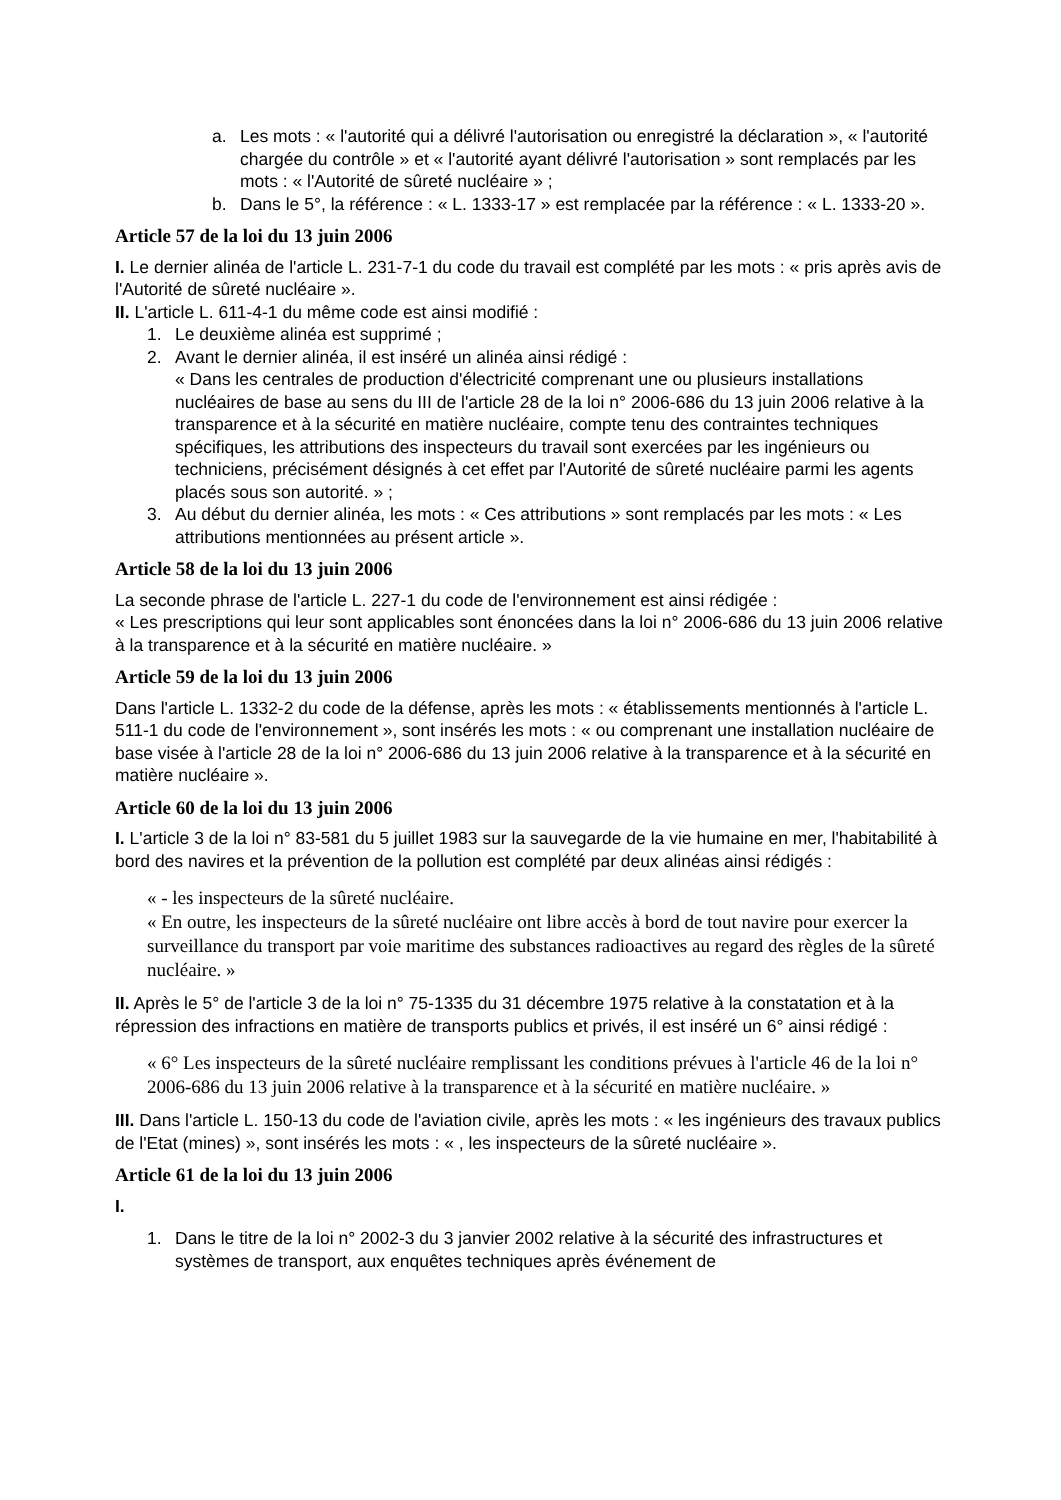a. Les mots : « l'autorité qui a délivré l'autorisation ou enregistré la déclaration », « l'autorité chargée du contrôle » et « l'autorité ayant délivré l'autorisation » sont remplacés par les mots : « l'Autorité de sûreté nucléaire » ;
b. Dans le 5°, la référence : « L. 1333-17 » est remplacée par la référence : « L. 1333-20 ».
Article 57 de la loi du 13 juin 2006
I. Le dernier alinéa de l'article L. 231-7-1 du code du travail est complété par les mots : « pris après avis de l'Autorité de sûreté nucléaire ».
II. L'article L. 611-4-1 du même code est ainsi modifié :
1. Le deuxième alinéa est supprimé ;
2. Avant le dernier alinéa, il est inséré un alinéa ainsi rédigé :
« Dans les centrales de production d'électricité comprenant une ou plusieurs installations nucléaires de base au sens du III de l'article 28 de la loi n° 2006-686 du 13 juin 2006 relative à la transparence et à la sécurité en matière nucléaire, compte tenu des contraintes techniques spécifiques, les attributions des inspecteurs du travail sont exercées par les ingénieurs ou techniciens, précisément désignés à cet effet par l'Autorité de sûreté nucléaire parmi les agents placés sous son autorité. » ;
3. Au début du dernier alinéa, les mots : « Ces attributions » sont remplacés par les mots : « Les attributions mentionnées au présent article ».
Article 58 de la loi du 13 juin 2006
La seconde phrase de l'article L. 227-1 du code de l'environnement est ainsi rédigée :
« Les prescriptions qui leur sont applicables sont énoncées dans la loi n° 2006-686 du 13 juin 2006 relative à la transparence et à la sécurité en matière nucléaire. »
Article 59 de la loi du 13 juin 2006
Dans l'article L. 1332-2 du code de la défense, après les mots : « établissements mentionnés à l'article L. 511-1 du code de l'environnement », sont insérés les mots : « ou comprenant une installation nucléaire de base visée à l'article 28 de la loi n° 2006-686 du 13 juin 2006 relative à la transparence et à la sécurité en matière nucléaire ».
Article 60 de la loi du 13 juin 2006
I. L'article 3 de la loi n° 83-581 du 5 juillet 1983 sur la sauvegarde de la vie humaine en mer, l'habitabilité à bord des navires et la prévention de la pollution est complété par deux alinéas ainsi rédigés :
« - les inspecteurs de la sûreté nucléaire.
« En outre, les inspecteurs de la sûreté nucléaire ont libre accès à bord de tout navire pour exercer la surveillance du transport par voie maritime des substances radioactives au regard des règles de la sûreté nucléaire. »
II. Après le 5° de l'article 3 de la loi n° 75-1335 du 31 décembre 1975 relative à la constatation et à la répression des infractions en matière de transports publics et privés, il est inséré un 6° ainsi rédigé :
« 6° Les inspecteurs de la sûreté nucléaire remplissant les conditions prévues à l'article 46 de la loi n° 2006-686 du 13 juin 2006 relative à la transparence et à la sécurité en matière nucléaire. »
III. Dans l'article L. 150-13 du code de l'aviation civile, après les mots : « les ingénieurs des travaux publics de l'Etat (mines) », sont insérés les mots : « , les inspecteurs de la sûreté nucléaire ».
Article 61 de la loi du 13 juin 2006
I.
1. Dans le titre de la loi n° 2002-3 du 3 janvier 2002 relative à la sécurité des infrastructures et systèmes de transport, aux enquêtes techniques après événement de